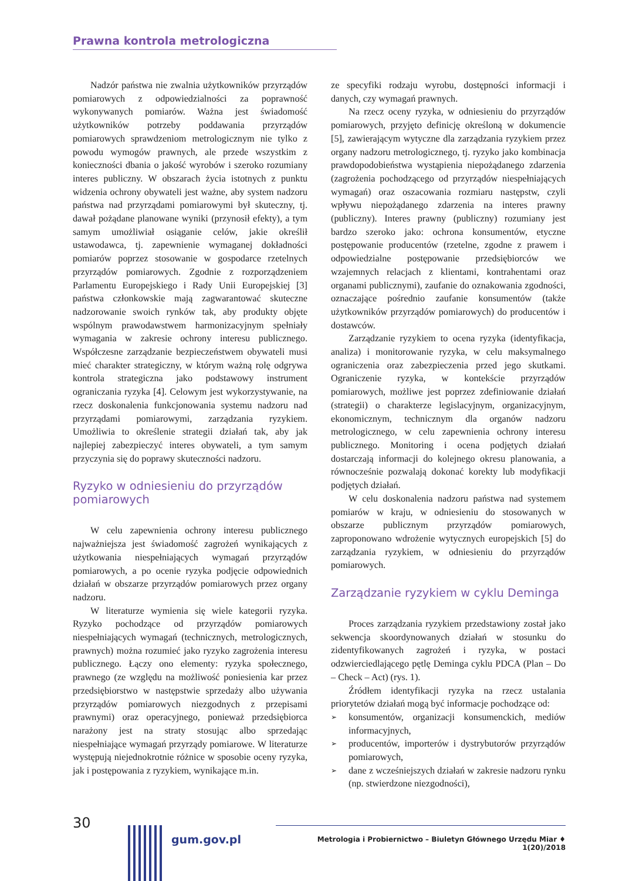Prawna kontrola metrologiczna
Nadzór państwa nie zwalnia użytkowników przyrządów pomiarowych z odpowiedzialności za poprawność wykonywanych pomiarów. Ważna jest świadomość użytkowników potrzeby poddawania przyrządów pomiarowych sprawdzeniom metrologicznym nie tylko z powodu wymogów prawnych, ale przede wszystkim z konieczności dbania o jakość wyrobów i szeroko rozumiany interes publiczny. W obszarach życia istotnych z punktu widzenia ochrony obywateli jest ważne, aby system nadzoru państwa nad przyrządami pomiarowymi był skuteczny, tj. dawał pożądane planowane wyniki (przynosił efekty), a tym samym umożliwiał osiąganie celów, jakie określił ustawodawca, tj. zapewnienie wymaganej dokładności pomiarów poprzez stosowanie w gospodarce rzetelnych przyrządów pomiarowych. Zgodnie z rozporządzeniem Parlamentu Europejskiego i Rady Unii Europejskiej [3] państwa członkowskie mają zagwarantować skuteczne nadzorowanie swoich rynków tak, aby produkty objęte wspólnym prawodawstwem harmonizacyjnym spełniały wymagania w zakresie ochrony interesu publicznego. Współczesne zarządzanie bezpieczeństwem obywateli musi mieć charakter strategiczny, w którym ważną rolę odgrywa kontrola strategiczna jako podstawowy instrument ograniczania ryzyka [4]. Celowym jest wykorzystywanie, na rzecz doskonalenia funkcjonowania systemu nadzoru nad przyrządami pomiarowymi, zarządzania ryzykiem. Umożliwia to określenie strategii działań tak, aby jak najlepiej zabezpieczyć interes obywateli, a tym samym przyczynia się do poprawy skuteczności nadzoru.
Ryzyko w odniesieniu do przyrządów pomiarowych
W celu zapewnienia ochrony interesu publicznego najważniejsza jest świadomość zagrożeń wynikających z użytkowania niespełniających wymagań przyrządów pomiarowych, a po ocenie ryzyka podjęcie odpowiednich działań w obszarze przyrządów pomiarowych przez organy nadzoru.
W literaturze wymienia się wiele kategorii ryzyka. Ryzyko pochodzące od przyrządów pomiarowych niespełniających wymagań (technicznych, metrologicznych, prawnych) można rozumieć jako ryzyko zagrożenia interesu publicznego. Łączy ono elementy: ryzyka społecznego, prawnego (ze względu na możliwość poniesienia kar przez przedsiębiorstwo w następstwie sprzedaży albo używania przyrządów pomiarowych niezgodnych z przepisami prawnymi) oraz operacyjnego, ponieważ przedsiębiorca narażony jest na straty stosując albo sprzedając niespełniające wymagań przyrządy pomiarowe. W literaturze występują niejednokrotnie różnice w sposobie oceny ryzyka, jak i postępowania z ryzykiem, wynikające m.in.
ze specyfiki rodzaju wyrobu, dostępności informacji i danych, czy wymagań prawnych.
Na rzecz oceny ryzyka, w odniesieniu do przyrządów pomiarowych, przyjęto definicję określoną w dokumencie [5], zawierającym wytyczne dla zarządzania ryzykiem przez organy nadzoru metrologicznego, tj. ryzyko jako kombinacja prawdopodobieństwa wystąpienia niepożądanego zdarzenia (zagrożenia pochodzącego od przyrządów niespełniających wymagań) oraz oszacowania rozmiaru następstw, czyli wpływu niepożądanego zdarzenia na interes prawny (publiczny). Interes prawny (publiczny) rozumiany jest bardzo szeroko jako: ochrona konsumentów, etyczne postępowanie producentów (rzetelne, zgodne z prawem i odpowiedzialne postępowanie przedsiębiorców we wzajemnych relacjach z klientami, kontrahentami oraz organami publicznymi), zaufanie do oznakowania zgodności, oznaczające pośrednio zaufanie konsumentów (także użytkowników przyrządów pomiarowych) do producentów i dostawców.
Zarządzanie ryzykiem to ocena ryzyka (identyfikacja, analiza) i monitorowanie ryzyka, w celu maksymalnego ograniczenia oraz zabezpieczenia przed jego skutkami. Ograniczenie ryzyka, w kontekście przyrządów pomiarowych, możliwe jest poprzez zdefiniowanie działań (strategii) o charakterze legislacyjnym, organizacyjnym, ekonomicznym, technicznym dla organów nadzoru metrologicznego, w celu zapewnienia ochrony interesu publicznego. Monitoring i ocena podjętych działań dostarczają informacji do kolejnego okresu planowania, a równocześnie pozwalają dokonać korekty lub modyfikacji podjętych działań.
W celu doskonalenia nadzoru państwa nad systemem pomiarów w kraju, w odniesieniu do stosowanych w obszarze publicznym przyrządów pomiarowych, zaproponowano wdrożenie wytycznych europejskich [5] do zarządzania ryzykiem, w odniesieniu do przyrządów pomiarowych.
Zarządzanie ryzykiem w cyklu Deminga
Proces zarządzania ryzykiem przedstawiony został jako sekwencja skoordynowanych działań w stosunku do zidentyfikowanych zagrożeń i ryzyka, w postaci odzwierciedlającego pętlę Deminga cyklu PDCA (Plan – Do – Check – Act) (rys. 1).
Źródłem identyfikacji ryzyka na rzecz ustalania priorytetów działań mogą być informacje pochodzące od:
➢ konsumentów, organizacji konsumenckich, mediów informacyjnych,
➢ producentów, importerów i dystrybutorów przyrządów pomiarowych,
➢ dane z wcześniejszych działań w zakresie nadzoru rynku (np. stwierdzone niezgodności),
30
gum.gov.pl
Metrologia i Probiernictwo – Biuletyn Głównego Urzędu Miar ♦ 1(20)/2018